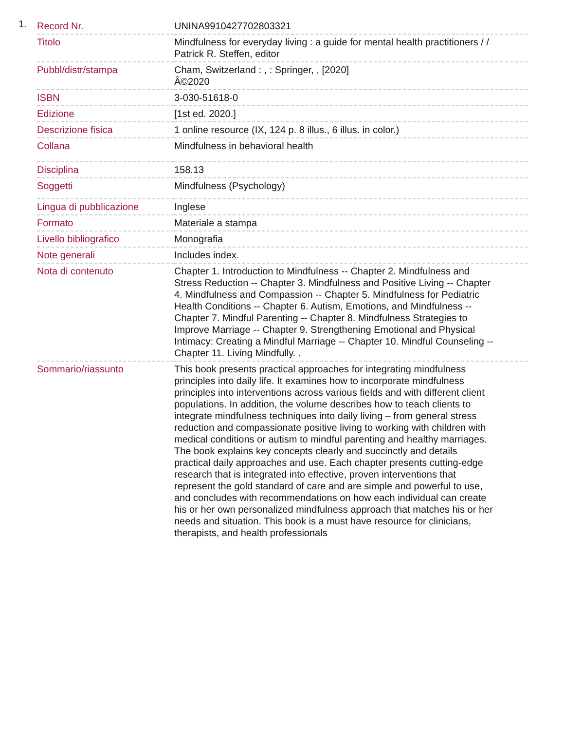1.
| Record Nr. | UNINA9910427702803321 |
| Titolo | Mindfulness for everyday living : a guide for mental health practitioners / / Patrick R. Steffen, editor |
| Pubbl/distr/stampa | Cham, Switzerland : , : Springer, , [2020] Â©2020 |
| ISBN | 3-030-51618-0 |
| Edizione | [1st ed. 2020.] |
| Descrizione fisica | 1 online resource (IX, 124 p. 8 illus., 6 illus. in color.) |
| Collana | Mindfulness in behavioral health |
| Disciplina | 158.13 |
| Soggetti | Mindfulness (Psychology) |
| Lingua di pubblicazione | Inglese |
| Formato | Materiale a stampa |
| Livello bibliografico | Monografia |
| Note generali | Includes index. |
| Nota di contenuto | Chapter 1. Introduction to Mindfulness -- Chapter 2. Mindfulness and Stress Reduction -- Chapter 3. Mindfulness and Positive Living -- Chapter 4. Mindfulness and Compassion -- Chapter 5. Mindfulness for Pediatric Health Conditions -- Chapter 6. Autism, Emotions, and Mindfulness -- Chapter 7. Mindful Parenting -- Chapter 8. Mindfulness Strategies to Improve Marriage -- Chapter 9. Strengthening Emotional and Physical Intimacy: Creating a Mindful Marriage -- Chapter 10. Mindful Counseling -- Chapter 11. Living Mindfully. . |
| Sommario/riassunto | This book presents practical approaches for integrating mindfulness principles into daily life. It examines how to incorporate mindfulness principles into interventions across various fields and with different client populations. In addition, the volume describes how to teach clients to integrate mindfulness techniques into daily living – from general stress reduction and compassionate positive living to working with children with medical conditions or autism to mindful parenting and healthy marriages. The book explains key concepts clearly and succinctly and details practical daily approaches and use. Each chapter presents cutting-edge research that is integrated into effective, proven interventions that represent the gold standard of care and are simple and powerful to use, and concludes with recommendations on how each individual can create his or her own personalized mindfulness approach that matches his or her needs and situation. This book is a must have resource for clinicians, therapists, and health professionals |